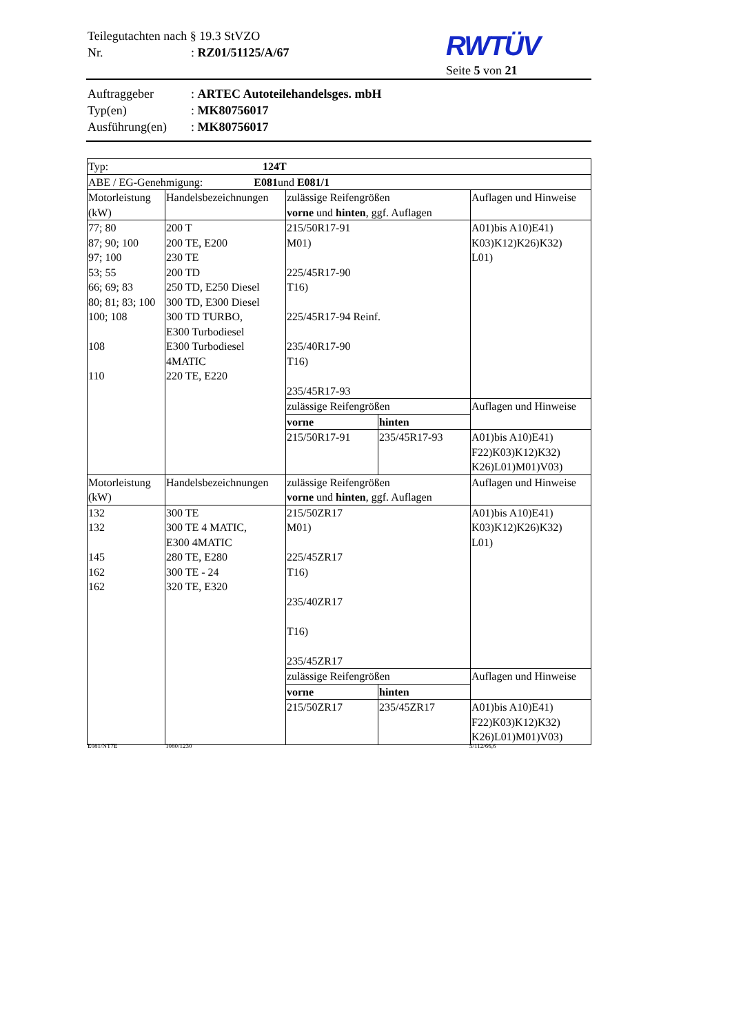Teilegutachten nach § 19.3 StVZO
Nr.: RZ01/51125/A/67
RWTÜV
Seite 5 von 21
Auftraggeber: ARTEC Autoteilehandelsges. mbH
Typ(en): MK80756017
Ausführung(en): MK80756017
| Typ: 124T | | | | |
| ABE / EG-Genehmigung: E081 und E081/1 | | | | |
| Motorleistung (kW) | Handelsbezeichnungen | zulässige Reifengrößen vorne und hinten , ggf. Auflagen | | Auflagen und Hinweise |
| 77; 80 87; 90; 100 97; 100 53; 55 66; 69; 83 80; 81; 83; 100 100; 108 108 110 | 200 T 200 TE, E200 230 TE 200 TD 250 TD, E250 Diesel 300 TD, E300 Diesel 300 TD TURBO, E300 Turbodiesel E300 Turbodiesel 4MATIC 220 TE, E220 | 215/50R17-91 M01) 225/45R17-90 T16) 225/45R17-94 Reinf. 235/40R17-90 T16) 235/45R17-93 | | A01)bis A10)E41) K03)K12)K26)K32) L01) |
| | | zulässige Reifengrößen | | Auflagen und Hinweise |
| | | vorne | hinten | |
| | | 215/50R17-91 | 235/45R17-93 | A01)bis A10)E41) F22)K03)K12)K32) K26)L01)M01)V03) |
| Motorleistung (kW) | Handelsbezeichnungen | zulässige Reifengrößen vorne und hinten , ggf. Auflagen | | Auflagen und Hinweise |
| 132 132 145 162 162 | 300 TE 300 TE 4 MATIC, E300 4MATIC 280 TE, E280 300 TE - 24 320 TE, E320 | 215/50ZR17 M01) 225/45ZR17 T16) 235/40ZR17 T16) 235/45ZR17 | | A01)bis A10)E41) K03)K12)K26)K32) L01) |
| | | zulässige Reifengrößen | | Auflagen und Hinweise |
| | | vorne | hinten | |
| | | 215/50ZR17 | 235/45ZR17 | A01)bis A10)E41) F22)K03)K12)K32) K26)L01)M01)V03) |
E081/NT7E 1080/1230 5/112/66,6